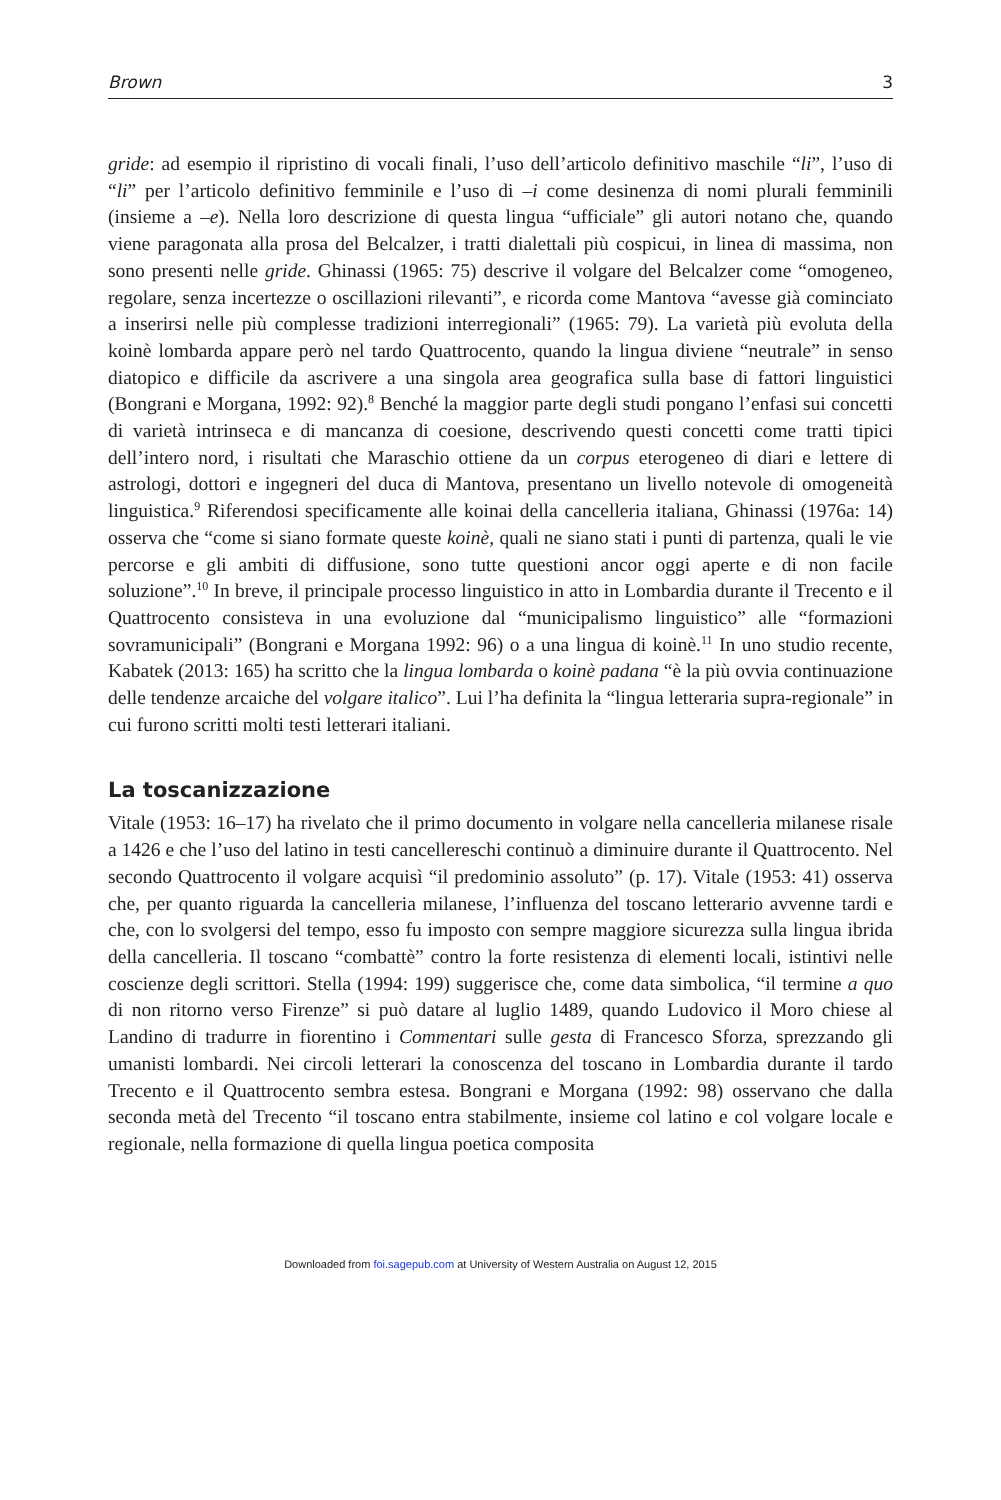Brown 3
gride: ad esempio il ripristino di vocali finali, l’uso dell’articolo definitivo maschile “li”, l’uso di “li” per l’articolo definitivo femminile e l’uso di –i come desinenza di nomi plurali femminili (insieme a –e). Nella loro descrizione di questa lingua “ufficiale” gli autori notano che, quando viene paragonata alla prosa del Belcalzer, i tratti dialettali più cospicui, in linea di massima, non sono presenti nelle gride. Ghinassi (1965: 75) descrive il volgare del Belcalzer come “omogeneo, regolare, senza incertezze o oscillazioni rilevanti”, e ricorda come Mantova “avesse già cominciato a inserirsi nelle più complesse tradizioni interregionali” (1965: 79). La varietà più evoluta della koinè lombarda appare però nel tardo Quattrocento, quando la lingua diviene “neutrale” in senso diatopico e difficile da ascrivere a una singola area geografica sulla base di fattori linguistici (Bongrani e Morgana, 1992: 92).<sup>8</sup> Benché la maggior parte degli studi pongano l’enfasi sui concetti di varietà intrinseca e di mancanza di coesione, descrivendo questi concetti come tratti tipici dell’intero nord, i risultati che Maraschio ottiene da un corpus eterogeneo di diari e lettere di astrologi, dottori e ingegneri del duca di Mantova, presentano un livello notevole di omogeneità linguistica.<sup>9</sup> Riferendosi specificamente alle koinai della cancelleria italiana, Ghinassi (1976a: 14) osserva che “come si siano formate queste koinè, quali ne siano stati i punti di partenza, quali le vie percorse e gli ambiti di diffusione, sono tutte questioni ancor oggi aperte e di non facile soluzione”.<sup>10</sup> In breve, il principale processo linguistico in atto in Lombardia durante il Trecento e il Quattrocento consisteva in una evoluzione dal “municipalismo linguistico” alle “formazioni sovramunicipali” (Bongrani e Morgana 1992: 96) o a una lingua di koinè.<sup>11</sup> In uno studio recente, Kabatek (2013: 165) ha scritto che la lingua lombarda o koinè padana “è la più ovvia continuazione delle tendenze arcaiche del volgare italico”. Lui l’ha definita la “lingua letteraria supra-regionale” in cui furono scritti molti testi letterari italiani.
La toscanizzazione
Vitale (1953: 16–17) ha rivelato che il primo documento in volgare nella cancelleria milanese risale a 1426 e che l’uso del latino in testi cancellereschi continuò a diminuire durante il Quattrocento. Nel secondo Quattrocento il volgare acquisì “il predominio assoluto” (p. 17). Vitale (1953: 41) osserva che, per quanto riguarda la cancelleria milanese, l’influenza del toscano letterario avvenne tardi e che, con lo svolgersi del tempo, esso fu imposto con sempre maggiore sicurezza sulla lingua ibrida della cancelleria. Il toscano “combattè” contro la forte resistenza di elementi locali, istintivi nelle coscienze degli scrittori. Stella (1994: 199) suggerisce che, come data simbolica, “il termine a quo di non ritorno verso Firenze” si può datare al luglio 1489, quando Ludovico il Moro chiese al Landino di tradurre in fiorentino i Commentari sulle gesta di Francesco Sforza, sprezzando gli umanisti lombardi. Nei circoli letterari la conoscenza del toscano in Lombardia durante il tardo Trecento e il Quattrocento sembra estesa. Bongrani e Morgana (1992: 98) osservano che dalla seconda metà del Trecento “il toscano entra stabilmente, insieme col latino e col volgare locale e regionale, nella formazione di quella lingua poetica composita
Downloaded from foi.sagepub.com at University of Western Australia on August 12, 2015